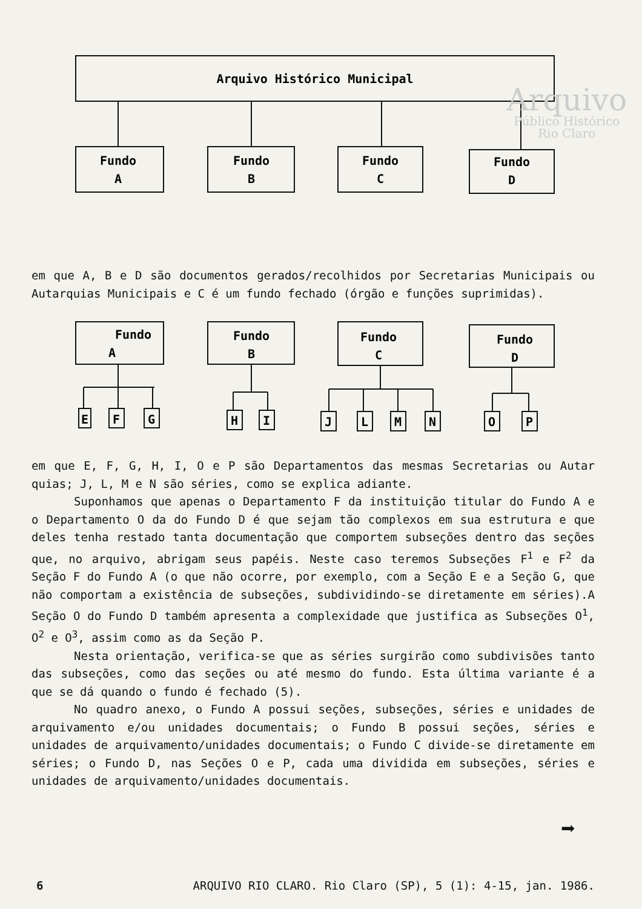Arquivo
Público Histórico
Rio Claro
Arquivo Histórico Municipal
Fundo
A
Fundo
B
Fundo
C
Fundo
D
em que A, B e D são documentos gerados/recolhidos por Secretarias Municipais ou Autarquias Municipais e C é um fundo fechado (órgão e funções suprimidas).
Fundo
A
Fundo
B
Fundo
C
Fundo
D
E
F
G
H
I
J
L
M
N
O
P
em que E, F, G, H, I, O e P são Departamentos das mesmas Secretarias ou Autar quias; J, L, M e N são séries, como se explica adiante.
Suponhamos que apenas o Departamento F da instituição titular do Fundo A e o Departamento O da do Fundo D é que sejam tão complexos em sua estrutura e que deles tenha restado tanta documentação que comportem subseções dentro das seções que, no arquivo, abrigam seus papéis. Neste caso teremos Subseções F<sup>1</sup> e F<sup>2</sup> da Seção F do Fundo A (o que não ocorre, por exemplo, com a Seção E e a Seção G, que não comportam a existência de subseções, subdividindo-se diretamente em séries).A Seção O do Fundo D também apresenta a complexidade que justifica as Subseções O<sup>1</sup>, O<sup>2</sup> e O<sup>3</sup>, assim como as da Seção P.
Nesta orientação, verifica-se que as séries surgirão como subdivisões tanto das subseções, como das seções ou até mesmo do fundo. Esta última variante é a que se dá quando o fundo é fechado (5).
No quadro anexo, o Fundo A possui seções, subseções, séries e unidades de arquivamento e/ou unidades documentais; o Fundo B possui seções, séries e unidades de arquivamento/unidades documentais; o Fundo C divide-se diretamente em séries; o Fundo D, nas Seções O e P, cada uma dividida em subseções, séries e unidades de arquivamento/unidades documentais.
➡
6 ARQUIVO RIO CLARO. Rio Claro (SP), 5 (1): 4-15, jan. 1986.